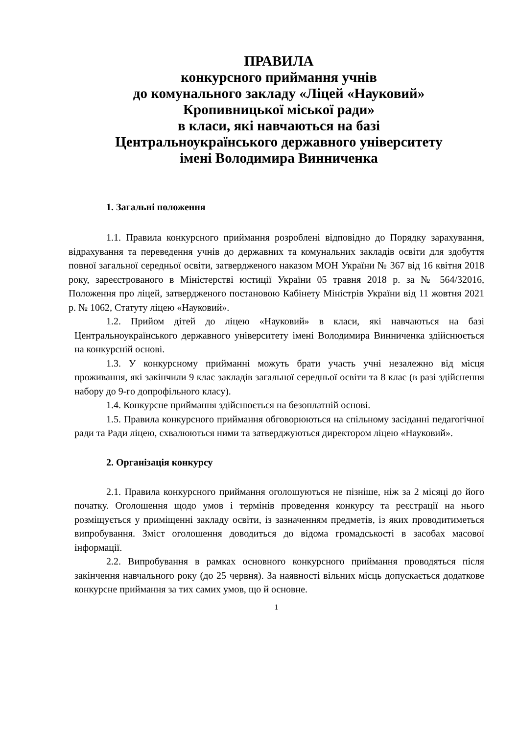ПРАВИЛА
конкурсного приймання учнів
до комунального закладу «Ліцей «Науковий»
Кропивницької міської ради»
в класи, які навчаються на базі
Центральноукраїнського державного університету
імені Володимира Винниченка
1. Загальні положення
1.1. Правила конкурсного приймання розроблені відповідно до Порядку зарахування, відрахування та переведення учнів до державних та комунальних закладів освіти для здобуття повної загальної середньої освіти, затвердженого наказом МОН України № 367 від 16 квітня 2018 року, зареєстрованого в Міністерстві юстиції України 05 травня 2018 р. за № 564/32016, Положення про ліцей, затвердженого постановою Кабінету Міністрів України від 11 жовтня 2021 р. № 1062, Статуту ліцею «Науковий».
1.2. Прийом дітей до ліцею «Науковий» в класи, які навчаються на базі Центральноукраїнського державного університету імені Володимира Винниченка здійснюється на конкурсній основі.
1.3. У конкурсному прийманні можуть брати участь учні незалежно від місця проживання, які закінчили 9 клас закладів загальної середньої освіти та 8 клас (в разі здійснення набору до 9-го допрофільного класу).
1.4. Конкурсне приймання здійснюється на безоплатній основі.
1.5. Правила конкурсного приймання обговорюються на спільному засіданні педагогічної ради та Ради ліцею, схвалюються ними та затверджуються директором ліцею «Науковий».
2. Організація конкурсу
2.1. Правила конкурсного приймання оголошуються не пізніше, ніж за 2 місяці до його початку. Оголошення щодо умов і термінів проведення конкурсу та реєстрації на нього розміщується у приміщенні закладу освіти, із зазначенням предметів, із яких проводитиметься випробування. Зміст оголошення доводиться до відома громадськості в засобах масової інформації.
2.2. Випробування в рамках основного конкурсного приймання проводяться після закінчення навчального року (до 25 червня). За наявності вільних місць допускається додаткове конкурсне приймання за тих самих умов, що й основне.
1